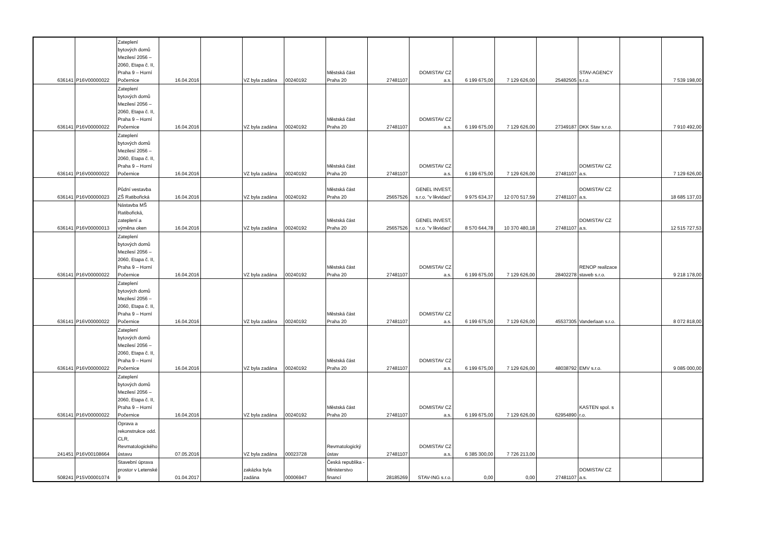| 636141 | P16V00000022 | Zateplení bytových domů Mezilesí 2056 – 2060, Etapa č. II, Praha 9 – Horní Počernice | 16.04.2016 | | VZ byla zadána | 00240192 | Městská část Praha 20 | 27481107 | DOMISTAV CZ a.s. | 6 199 675,00 | 7 129 626,00 | 25482505 | STAV-AGENCY s.r.o. | | 7 539 198,00 |
| 636141 | P16V00000022 | Zateplení bytových domů Mezilesí 2056 – 2060, Etapa č. II, Praha 9 – Horní Počernice | 16.04.2016 | | VZ byla zadána | 00240192 | Městská část Praha 20 | 27481107 | DOMISTAV CZ a.s. | 6 199 675,00 | 7 129 626,00 | 27349187 | DKK Stav s.r.o. | | 7 910 492,00 |
| 636141 | P16V00000022 | Zateplení bytových domů Mezilesí 2056 – 2060, Etapa č. II, Praha 9 – Horní Počernice | 16.04.2016 | | VZ byla zadána | 00240192 | Městská část Praha 20 | 27481107 | DOMISTAV CZ a.s. | 6 199 675,00 | 7 129 626,00 | 27481107 | DOMISTAV CZ a.s. | | 7 129 626,00 |
| 636141 | P16V00000023 | Půdní vestavba ZŠ Ratibořická | 16.04.2016 | | VZ byla zadána | 00240192 | Městská část Praha 20 | 25657526 | GENEL INVEST, s.r.o. "v likvidaci" | 9 975 634,37 | 12 070 517,59 | 27481107 | DOMISTAV CZ a.s. | | 18 685 137,03 |
| 636141 | P16V00000013 | Nástavba MŠ Ratibořická, zateplení a výměna oken | 16.04.2016 | | VZ byla zadána | 00240192 | Městská část Praha 20 | 25657526 | GENEL INVEST, s.r.o. "v likvidaci" | 8 570 644,78 | 10 370 480,18 | 27481107 | DOMISTAV CZ a.s. | | 12 515 727,53 |
| 636141 | P16V00000022 | Zateplení bytových domů Mezilesí 2056 – 2060, Etapa č. II, Praha 9 – Horní Počernice | 16.04.2016 | | VZ byla zadána | 00240192 | Městská část Praha 20 | 27481107 | DOMISTAV CZ a.s. | 6 199 675,00 | 7 129 626,00 | 28402278 | RENOP realizace staveb s.r.o. | | 9 218 178,00 |
| 636141 | P16V00000022 | Zateplení bytových domů Mezilesí 2056 – 2060, Etapa č. II, Praha 9 – Horní Počernice | 16.04.2016 | | VZ byla zadána | 00240192 | Městská část Praha 20 | 27481107 | DOMISTAV CZ a.s. | 6 199 675,00 | 7 129 626,00 | 45537305 | Vanderlaan s.r.o. | | 8 072 818,00 |
| 636141 | P16V00000022 | Zateplení bytových domů Mezilesí 2056 – 2060, Etapa č. II, Praha 9 – Horní Počernice | 16.04.2016 | | VZ byla zadána | 00240192 | Městská část Praha 20 | 27481107 | DOMISTAV CZ a.s. | 6 199 675,00 | 7 129 626,00 | 48038792 | EMV s.r.o. | | 9 085 000,00 |
| 636141 | P16V00000022 | Zateplení bytových domů Mezilesí 2056 – 2060, Etapa č. II, Praha 9 – Horní Počernice | 16.04.2016 | | VZ byla zadána | 00240192 | Městská část Praha 20 | 27481107 | DOMISTAV CZ a.s. | 6 199 675,00 | 7 129 626,00 | 62954890 | KASTEN spol. s r.o. | | |
| 241451 | P16V00108664 | Oprava a rekonstrukce odd. CLR, Revmatologického ústavu | 07.05.2016 | | VZ byla zadána | 00023728 | Revmatologický ústav | 27481107 | DOMISTAV CZ a.s. | 6 385 300,00 | 7 726 213,00 | | | | |
| 508241 | P15V00001074 | Stavební úprava prostor v Letenské 9 | 01.04.2017 | | zakázka byla zadána | 00006947 | Česká republika - Ministerstvo financí | 28185269 | STAV-ING s.r.o. | 0,00 | 0,00 | 27481107 | DOMISTAV CZ a.s. | | |